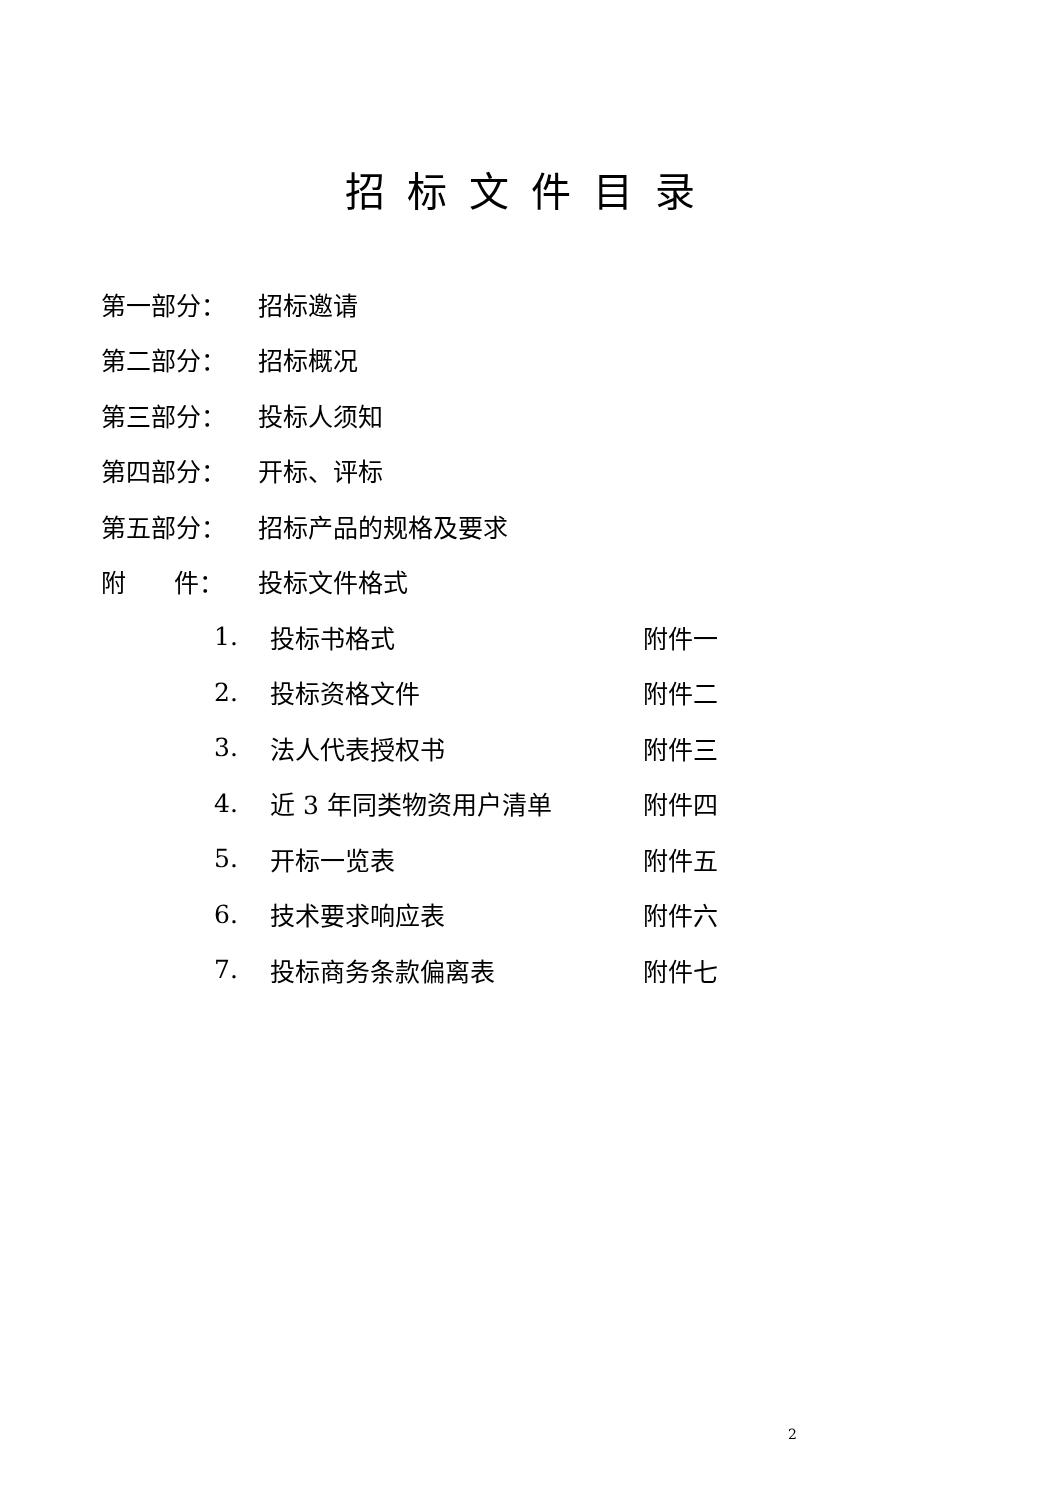招标文件目录
第一部分： 招标邀请
第二部分： 招标概况
第三部分： 投标人须知
第四部分： 开标、评标
第五部分： 招标产品的规格及要求
附 件： 投标文件格式
1. 投标书格式 附件一
2. 投标资格文件 附件二
3. 法人代表授权书 附件三
4. 近 3 年同类物资用户清单 附件四
5. 开标一览表 附件五
6. 技术要求响应表 附件六
7. 投标商务条款偏离表 附件七
2